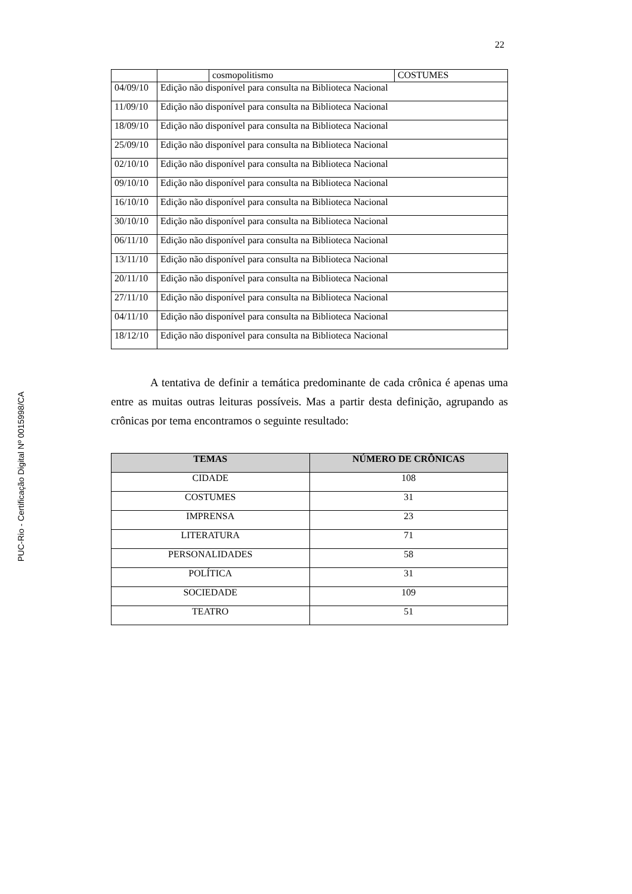22
PUC-Rio - Certificação Digital Nº 0015998/CA
| | | cosmopolitismo | COSTUMES |
| 04/09/10 | Edição não disponível para consulta na Biblioteca Nacional | | |
| 11/09/10 | Edição não disponível para consulta na Biblioteca Nacional | | |
| 18/09/10 | Edição não disponível para consulta na Biblioteca Nacional | | |
| 25/09/10 | Edição não disponível para consulta na Biblioteca Nacional | | |
| 02/10/10 | Edição não disponível para consulta na Biblioteca Nacional | | |
| 09/10/10 | Edição não disponível para consulta na Biblioteca Nacional | | |
| 16/10/10 | Edição não disponível para consulta na Biblioteca Nacional | | |
| 30/10/10 | Edição não disponível para consulta na Biblioteca Nacional | | |
| 06/11/10 | Edição não disponível para consulta na Biblioteca Nacional | | |
| 13/11/10 | Edição não disponível para consulta na Biblioteca Nacional | | |
| 20/11/10 | Edição não disponível para consulta na Biblioteca Nacional | | |
| 27/11/10 | Edição não disponível para consulta na Biblioteca Nacional | | |
| 04/11/10 | Edição não disponível para consulta na Biblioteca Nacional | | |
| 18/12/10 | Edição não disponível para consulta na Biblioteca Nacional | | |
A tentativa de definir a temática predominante de cada crônica é apenas uma entre as muitas outras leituras possíveis. Mas a partir desta definição, agrupando as crônicas por tema encontramos o seguinte resultado:
| TEMAS | NÚMERO DE CRÔNICAS |
| --- | --- |
| CIDADE | 108 |
| COSTUMES | 31 |
| IMPRENSA | 23 |
| LITERATURA | 71 |
| PERSONALIDADES | 58 |
| POLÍTICA | 31 |
| SOCIEDADE | 109 |
| TEATRO | 51 |